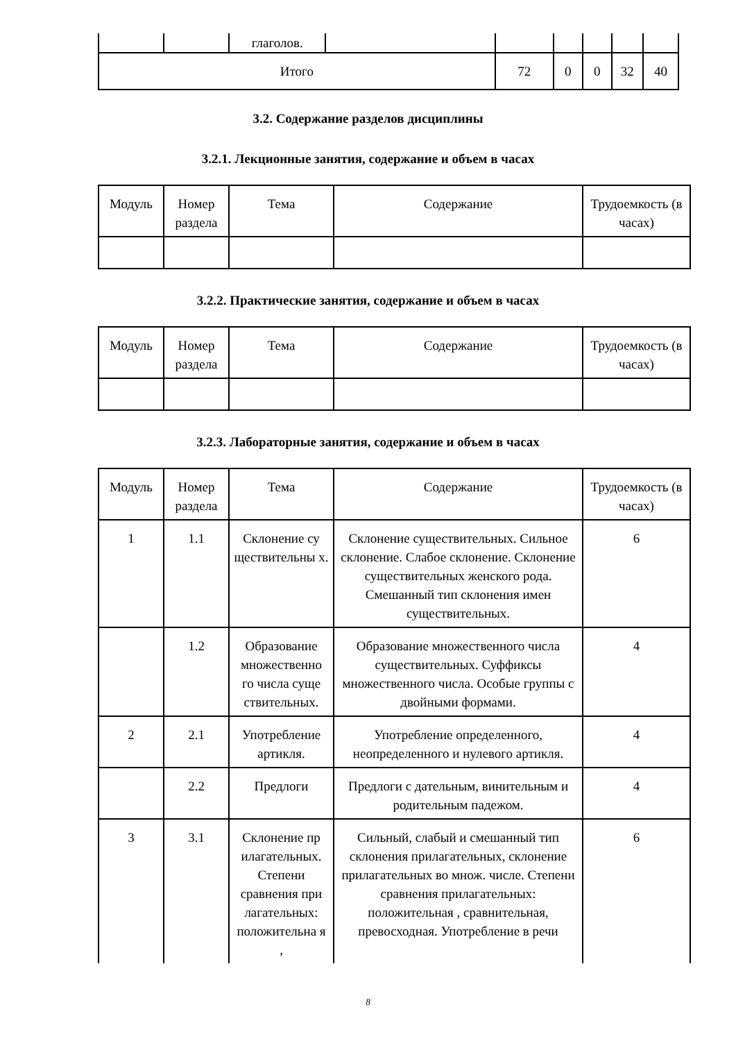| | | глаголов. | | | | | | |
| Итого | | | | 72 | 0 | 0 | 32 | 40 |
3.2. Содержание разделов дисциплины
3.2.1. Лекционные занятия, содержание и объем в часах
| Модуль | Номер раздела | Тема | Содержание | Трудоемкость (в часах) |
3.2.2. Практические занятия, содержание и объем в часах
| Модуль | Номер раздела | Тема | Содержание | Трудоемкость (в часах) |
3.2.3. Лабораторные занятия, содержание и объем в часах
| Модуль | Номер раздела | Тема | Содержание | Трудоемкость (в часах) |
| 1 | 1.1 | Склонение су ществительны х. | Склонение существительных. Сильное склонение. Слабое склонение. Склонение существительных женского рода. Смешанный тип склонения имен существительных. | 6 |
| | 1.2 | Образование множественно го числа суще ствительных. | Образование множественного числа существительных. Суффиксы множественного числа. Особые группы с двойными формами. | 4 |
| 2 | 2.1 | Употребление артикля. | Употребление определенного, неопределенного и нулевого артикля. | 4 |
| | 2.2 | Предлоги | Предлоги с дательным, винительным и родительным падежом. | 4 |
| 3 | 3.1 | Склонение пр илагательных. Степени сравнения при лагательных: положительна я , | Сильный, слабый и смешанный тип склонения прилагательных, склонение прилагательных во множ. числе. Степени сравнения прилагательных: положительная , сравнительная, превосходная. Употребление в речи | 6 |
8